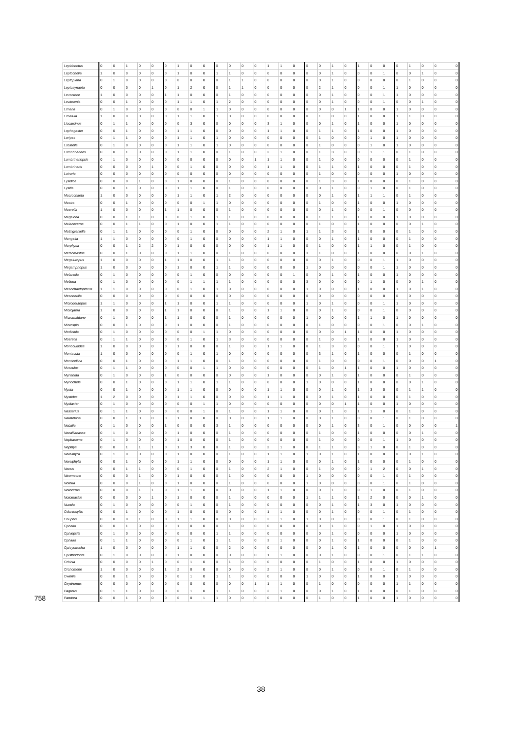758
| Lepidonotus | 0 | 0 | 1 | 0 | 0 | 0 | 1 | 0 | 0 | 0 | 0 | 0 | 0 | 1 | 1 | 0 | 0 | 0 | 1 | 0 | 1 | 0 | 0 | 0 | 1 | 0 | 0 | 0 |
| Leptochelia | 1 | 0 | 0 | 0 | 0 | 0 | 1 | 0 | 0 | 1 | 1 | 0 | 0 | 0 | 0 | 0 | 0 | 0 | 1 | 0 | 0 | 0 | 1 | 0 | 0 | 1 | 0 | 0 |
| Leptoplana | 0 | 1 | 0 | 0 | 0 | 0 | 0 | 0 | 0 | 0 | 1 | 1 | 0 | 0 | 0 | 0 | 0 | 0 | 1 | 0 | 0 | 0 | 0 | 0 | 1 | 0 | 0 | 0 |
| Leptosynapta | 0 | 0 | 0 | 0 | 1 | 0 | 1 | 2 | 0 | 0 | 1 | 1 | 0 | 0 | 0 | 0 | 0 | 2 | 1 | 0 | 0 | 0 | 1 | 1 | 0 | 0 | 0 | 0 |
| Leucothoe | 1 | 0 | 0 | 0 | 0 | 1 | 1 | 0 | 0 | 0 | 1 | 0 | 0 | 0 | 0 | 0 | 0 | 0 | 1 | 0 | 0 | 0 | 1 | 1 | 0 | 0 | 0 | 0 |
| Levinsenia | 0 | 0 | 1 | 0 | 0 | 0 | 1 | 1 | 0 | 1 | 2 | 0 | 0 | 0 | 0 | 0 | 0 | 0 | 1 | 0 | 0 | 0 | 1 | 0 | 0 | 1 | 0 | 0 |
| Limaria | 0 | 1 | 0 | 0 | 0 | 0 | 0 | 0 | 1 | 1 | 0 | 0 | 0 | 0 | 0 | 0 | 0 | 0 | 0 | 1 | 1 | 0 | 0 | 1 | 0 | 0 | 0 | 0 |
| Limatula | 1 | 0 | 0 | 0 | 0 | 0 | 1 | 1 | 0 | 1 | 0 | 0 | 0 | 0 | 0 | 0 | 0 | 1 | 0 | 0 | 1 | 0 | 0 | 1 | 1 | 0 | 0 | 0 |
| Liocarcinus | 0 | 1 | 1 | 0 | 0 | 0 | 0 | 3 | 0 | 0 | 0 | 0 | 0 | 3 | 1 | 0 | 0 | 0 | 1 | 0 | 1 | 0 | 0 | 1 | 0 | 0 | 0 | 0 |
| Lophogaster | 0 | 0 | 1 | 0 | 0 | 0 | 1 | 1 | 0 | 0 | 0 | 0 | 0 | 1 | 1 | 0 | 0 | 1 | 1 | 0 | 1 | 0 | 0 | 1 | 0 | 0 | 0 | 0 |
| Loripes | 0 | 1 | 1 | 0 | 0 | 0 | 1 | 1 | 0 | 1 | 0 | 0 | 0 | 0 | 0 | 0 | 0 | 1 | 0 | 0 | 0 | 1 | 0 | 1 | 0 | 0 | 0 | 0 |
| Lucinella | 0 | 1 | 0 | 0 | 0 | 0 | 1 | 1 | 0 | 1 | 0 | 0 | 0 | 0 | 0 | 0 | 0 | 1 | 0 | 0 | 0 | 1 | 0 | 1 | 0 | 0 | 0 | 0 |
| Lumbrinerides | 0 | 0 | 1 | 0 | 0 | 0 | 1 | 1 | 0 | 0 | 1 | 0 | 0 | 2 | 1 | 0 | 0 | 1 | 3 | 0 | 0 | 1 | 1 | 0 | 1 | 0 | 0 | 0 |
| Lumbrineriopsis | 0 | 1 | 0 | 0 | 0 | 0 | 0 | 0 | 0 | 0 | 0 | 0 | 1 | 1 | 1 | 0 | 0 | 1 | 0 | 0 | 0 | 0 | 0 | 0 | 1 | 0 | 0 | 0 |
| Lumbrineris | 0 | 0 | 0 | 0 | 1 | 0 | 0 | 1 | 0 | 0 | 0 | 0 | 0 | 1 | 1 | 0 | 0 | 1 | 1 | 0 | 1 | 0 | 0 | 0 | 1 | 0 | 0 | 0 |
| Lutraria | 0 | 0 | 0 | 0 | 0 | 0 | 0 | 0 | 0 | 0 | 0 | 0 | 0 | 0 | 0 | 0 | 0 | 1 | 0 | 0 | 0 | 0 | 0 | 1 | 0 | 0 | 0 | 0 |
| Lysidice | 0 | 0 | 0 | 1 | 0 | 0 | 1 | 0 | 0 | 0 | 1 | 0 | 0 | 0 | 0 | 0 | 0 | 1 | 3 | 0 | 1 | 0 | 0 | 0 | 1 | 0 | 0 | 0 |
| Lysilla | 0 | 0 | 1 | 0 | 0 | 0 | 1 | 1 | 0 | 0 | 1 | 0 | 0 | 0 | 0 | 0 | 0 | 0 | 1 | 0 | 0 | 1 | 0 | 0 | 1 | 0 | 0 | 0 |
| Macrochaeta | 1 | 0 | 0 | 0 | 0 | 0 | 1 | 1 | 0 | 1 | 2 | 0 | 0 | 0 | 0 | 0 | 0 | 0 | 1 | 0 | 1 | 1 | 1 | 0 | 1 | 0 | 0 | 0 |
| Mactra | 0 | 0 | 1 | 0 | 0 | 0 | 0 | 0 | 1 | 1 | 0 | 0 | 0 | 0 | 0 | 0 | 0 | 1 | 0 | 0 | 1 | 0 | 0 | 1 | 0 | 0 | 0 | 0 |
| Maerella | 1 | 0 | 0 | 0 | 0 | 1 | 1 | 0 | 0 | 0 | 1 | 0 | 0 | 0 | 0 | 0 | 0 | 0 | 1 | 0 | 0 | 0 | 1 | 0 | 0 | 0 | 0 | 0 |
| Magelona | 0 | 0 | 1 | 1 | 0 | 0 | 0 | 1 | 0 | 1 | 1 | 0 | 0 | 0 | 0 | 0 | 0 | 1 | 1 | 0 | 1 | 0 | 0 | 1 | 0 | 0 | 0 | 0 |
| Malacoceros | 0 | 0 | 1 | 1 | 0 | 0 | 1 | 0 | 0 | 1 | 1 | 0 | 0 | 0 | 0 | 0 | 0 | 1 | 0 | 0 | 1 | 0 | 0 | 0 | 0 | 1 | 0 | 0 |
| Malmgreniella | 0 | 1 | 1 | 0 | 0 | 0 | 0 | 1 | 0 | 0 | 0 | 0 | 0 | 2 | 1 | 0 | 1 | 1 | 3 | 0 | 1 | 0 | 0 | 0 | 1 | 0 | 0 | 0 |
| Mangelia | 1 | 1 | 0 | 0 | 0 | 0 | 0 | 1 | 0 | 0 | 0 | 0 | 0 | 1 | 1 | 0 | 0 | 0 | 1 | 0 | 1 | 0 | 0 | 0 | 1 | 0 | 0 | 0 |
| Marphysa | 0 | 0 | 1 | 2 | 2 | 0 | 1 | 0 | 0 | 0 | 0 | 0 | 0 | 1 | 1 | 0 | 0 | 1 | 0 | 0 | 1 | 1 | 0 | 0 | 1 | 0 | 0 | 0 |
| Mediomastus | 0 | 0 | 1 | 0 | 0 | 0 | 1 | 1 | 0 | 0 | 1 | 0 | 0 | 0 | 0 | 0 | 3 | 1 | 0 | 0 | 1 | 0 | 0 | 0 | 0 | 1 | 0 | 0 |
| Megaluropus | 1 | 0 | 0 | 0 | 0 | 1 | 1 | 0 | 0 | 1 | 1 | 0 | 0 | 0 | 0 | 0 | 0 | 0 | 1 | 0 | 0 | 0 | 1 | 1 | 0 | 0 | 0 | 0 |
| Megamphopus | 1 | 0 | 0 | 0 | 0 | 0 | 1 | 0 | 0 | 1 | 1 | 0 | 0 | 0 | 0 | 0 | 1 | 0 | 0 | 0 | 0 | 0 | 1 | 1 | 0 | 0 | 0 | 0 |
| Melanella | 0 | 1 | 0 | 0 | 0 | 0 | 0 | 1 | 0 | 0 | 0 | 0 | 0 | 0 | 0 | 1 | 0 | 0 | 1 | 0 | 1 | 0 | 0 | 1 | 0 | 0 | 0 | 0 |
| Melinna | 0 | 1 | 0 | 0 | 0 | 0 | 0 | 1 | 1 | 1 | 1 | 0 | 0 | 0 | 0 | 0 | 3 | 0 | 0 | 0 | 0 | 1 | 0 | 0 | 0 | 1 | 0 | 0 |
| Mesochaetopterus | 1 | 1 | 0 | 0 | 0 | 0 | 0 | 1 | 0 | 1 | 0 | 0 | 0 | 0 | 0 | 0 | 1 | 0 | 0 | 0 | 1 | 0 | 0 | 1 | 0 | 1 | 0 | 0 |
| Mesonerilla | 0 | 0 | 0 | 0 | 0 | 0 | 0 | 0 | 0 | 0 | 0 | 0 | 0 | 0 | 0 | 0 | 0 | 0 | 0 | 0 | 0 | 0 | 0 | 0 | 0 | 0 | 0 | 0 |
| Microdeutopus | 1 | 1 | 0 | 0 | 0 | 1 | 1 | 0 | 0 | 1 | 1 | 0 | 0 | 0 | 0 | 0 | 1 | 0 | 1 | 0 | 0 | 0 | 1 | 1 | 0 | 0 | 0 | 0 |
| Microjaera | 1 | 0 | 0 | 0 | 0 | 1 | 1 | 0 | 0 | 0 | 1 | 0 | 0 | 1 | 1 | 0 | 0 | 0 | 1 | 0 | 0 | 0 | 1 | 0 | 0 | 0 | 0 | 0 |
| Micromaldane | 0 | 1 | 0 | 0 | 0 | 1 | 1 | 0 | 0 | 0 | 1 | 0 | 0 | 0 | 0 | 0 | 1 | 0 | 0 | 0 | 1 | 1 | 0 | 1 | 0 | 0 | 0 | 0 |
| Microspio | 0 | 0 | 1 | 0 | 0 | 0 | 1 | 0 | 0 | 0 | 1 | 0 | 0 | 0 | 0 | 0 | 0 | 1 | 0 | 0 | 0 | 0 | 1 | 0 | 0 | 1 | 0 | 0 |
| Modiolula | 0 | 1 | 0 | 0 | 0 | 0 | 0 | 0 | 1 | 1 | 0 | 0 | 0 | 0 | 0 | 0 | 0 | 0 | 0 | 1 | 1 | 0 | 0 | 1 | 0 | 0 | 0 | 0 |
| Moerella | 0 | 1 | 1 | 0 | 0 | 0 | 0 | 1 | 0 | 1 | 3 | 0 | 0 | 0 | 0 | 0 | 0 | 1 | 0 | 0 | 1 | 0 | 0 | 1 | 0 | 0 | 0 | 0 |
| Monoculodes | 1 | 0 | 0 | 0 | 0 | 0 | 1 | 0 | 0 | 0 | 1 | 0 | 0 | 1 | 1 | 0 | 0 | 1 | 3 | 0 | 0 | 0 | 1 | 1 | 0 | 0 | 0 | 0 |
| Montacuta | 1 | 0 | 0 | 0 | 0 | 0 | 0 | 1 | 0 | 1 | 0 | 0 | 0 | 0 | 0 | 0 | 0 | 3 | 1 | 0 | 1 | 0 | 0 | 0 | 1 | 0 | 0 | 0 |
| Monticellina | 0 | 0 | 1 | 0 | 0 | 0 | 1 | 1 | 0 | 0 | 1 | 0 | 0 | 0 | 0 | 0 | 0 | 1 | 0 | 0 | 0 | 0 | 1 | 0 | 0 | 0 | 1 | 0 |
| Musculus | 0 | 1 | 1 | 0 | 0 | 0 | 0 | 0 | 1 | 1 | 0 | 0 | 0 | 0 | 0 | 0 | 0 | 1 | 0 | 1 | 1 | 0 | 0 | 1 | 0 | 0 | 0 | 0 |
| Myrianida | 0 | 1 | 0 | 0 | 0 | 1 | 0 | 0 | 0 | 0 | 0 | 0 | 0 | 1 | 0 | 0 | 0 | 0 | 1 | 0 | 1 | 0 | 0 | 0 | 1 | 0 | 0 | 0 |
| Myriochele | 0 | 0 | 1 | 0 | 0 | 0 | 1 | 1 | 0 | 1 | 1 | 0 | 0 | 0 | 0 | 0 | 1 | 0 | 0 | 0 | 1 | 0 | 0 | 0 | 0 | 1 | 0 | 0 |
| Mysta | 0 | 0 | 1 | 0 | 0 | 0 | 1 | 1 | 0 | 0 | 0 | 0 | 0 | 1 | 1 | 0 | 0 | 0 | 1 | 0 | 1 | 3 | 0 | 0 | 1 | 1 | 0 | 0 |
| Mystides | 1 | 2 | 0 | 0 | 0 | 0 | 1 | 1 | 0 | 0 | 0 | 0 | 0 | 1 | 1 | 0 | 0 | 0 | 1 | 0 | 1 | 0 | 0 | 0 | 1 | 0 | 0 | 0 |
| Mytilaster | 0 | 1 | 0 | 0 | 0 | 0 | 0 | 0 | 1 | 1 | 0 | 0 | 0 | 0 | 0 | 0 | 0 | 0 | 0 | 1 | 1 | 0 | 0 | 1 | 0 | 0 | 0 | 0 |
| Nassarius | 0 | 1 | 1 | 0 | 0 | 0 | 0 | 0 | 1 | 0 | 1 | 0 | 0 | 1 | 1 | 0 | 0 | 0 | 1 | 0 | 1 | 1 | 0 | 0 | 1 | 0 | 0 | 0 |
| Natatolana | 0 | 0 | 1 | 0 | 0 | 0 | 1 | 0 | 0 | 0 | 0 | 0 | 0 | 1 | 1 | 0 | 0 | 0 | 1 | 0 | 0 | 0 | 1 | 0 | 1 | 0 | 0 | 0 |
| Nebalia | 0 | 1 | 0 | 0 | 0 | 1 | 0 | 0 | 0 | 3 | 1 | 0 | 0 | 0 | 0 | 0 | 0 | 0 | 1 | 0 | 3 | 0 | 1 | 0 | 0 | 0 | 0 | 1 |
| Necallianassa | 0 | 1 | 0 | 0 | 0 | 0 | 1 | 0 | 0 | 0 | 1 | 0 | 0 | 0 | 0 | 0 | 0 | 1 | 0 | 0 | 1 | 0 | 0 | 0 | 0 | 1 | 0 | 0 |
| Nephasoma | 0 | 1 | 0 | 0 | 0 | 0 | 1 | 0 | 0 | 0 | 1 | 0 | 0 | 0 | 0 | 0 | 0 | 1 | 0 | 0 | 0 | 0 | 1 | 1 | 0 | 0 | 0 | 0 |
| Nephtys | 0 | 0 | 1 | 1 | 1 | 0 | 1 | 3 | 0 | 0 | 1 | 0 | 0 | 2 | 1 | 0 | 0 | 1 | 1 | 0 | 3 | 1 | 0 | 0 | 1 | 0 | 0 | 0 |
| Nereimyra | 0 | 1 | 0 | 0 | 0 | 0 | 1 | 0 | 0 | 0 | 1 | 0 | 0 | 1 | 1 | 0 | 1 | 0 | 1 | 0 | 1 | 0 | 0 | 0 | 0 | 1 | 0 | 0 |
| Nereiphylla | 0 | 0 | 1 | 0 | 0 | 0 | 1 | 1 | 0 | 0 | 0 | 0 | 0 | 1 | 1 | 0 | 0 | 0 | 1 | 0 | 1 | 0 | 0 | 0 | 1 | 0 | 0 | 0 |
| Nereis | 0 | 0 | 1 | 1 | 0 | 0 | 0 | 1 | 0 | 0 | 1 | 0 | 0 | 2 | 1 | 0 | 0 | 1 | 0 | 0 | 0 | 1 | 2 | 0 | 0 | 1 | 0 | 0 |
| Nicomache | 0 | 0 | 0 | 1 | 0 | 0 | 1 | 0 | 0 | 0 | 1 | 0 | 0 | 0 | 0 | 0 | 1 | 0 | 0 | 0 | 0 | 0 | 1 | 0 | 1 | 0 | 0 | 0 |
| Nothria | 0 | 0 | 0 | 1 | 0 | 0 | 1 | 0 | 0 | 0 | 1 | 0 | 0 | 0 | 0 | 0 | 1 | 0 | 0 | 0 | 0 | 0 | 1 | 0 | 1 | 0 | 0 | 0 |
| Notocirrus | 0 | 0 | 0 | 1 | 1 | 0 | 1 | 1 | 0 | 0 | 0 | 0 | 0 | 1 | 1 | 0 | 0 | 0 | 1 | 0 | 0 | 1 | 0 | 0 | 1 | 0 | 0 | 0 |
| Notomastus | 0 | 0 | 0 | 0 | 1 | 0 | 1 | 0 | 0 | 0 | 1 | 0 | 0 | 0 | 0 | 0 | 1 | 1 | 1 | 0 | 1 | 2 | 0 | 0 | 0 | 1 | 0 | 0 |
| Nucula | 0 | 1 | 0 | 0 | 0 | 0 | 0 | 1 | 0 | 0 | 1 | 0 | 0 | 0 | 0 | 0 | 0 | 0 | 1 | 0 | 1 | 3 | 0 | 1 | 0 | 0 | 0 | 0 |
| Odontosyllis | 0 | 0 | 1 | 0 | 0 | 0 | 1 | 0 | 0 | 0 | 0 | 0 | 0 | 1 | 1 | 0 | 0 | 0 | 1 | 0 | 0 | 0 | 1 | 0 | 1 | 0 | 0 | 0 |
| Onuphis | 0 | 0 | 0 | 1 | 0 | 0 | 1 | 1 | 0 | 0 | 0 | 0 | 0 | 2 | 1 | 0 | 1 | 0 | 0 | 0 | 0 | 0 | 1 | 0 | 1 | 0 | 0 | 0 |
| Ophelia | 0 | 0 | 1 | 0 | 0 | 0 | 1 | 0 | 0 | 0 | 1 | 0 | 0 | 0 | 0 | 0 | 0 | 0 | 1 | 0 | 0 | 1 | 0 | 1 | 0 | 0 | 0 | 0 |
| Ophiopsila | 0 | 1 | 0 | 0 | 0 | 0 | 0 | 0 | 0 | 1 | 1 | 0 | 0 | 0 | 0 | 0 | 0 | 0 | 1 | 0 | 0 | 0 | 0 | 1 | 0 | 0 | 0 | 0 |
| Ophiura | 0 | 1 | 1 | 0 | 0 | 0 | 0 | 1 | 0 | 1 | 1 | 0 | 0 | 3 | 1 | 0 | 0 | 0 | 1 | 0 | 1 | 0 | 0 | 0 | 1 | 0 | 0 | 0 |
| Ophryotrocha | 1 | 0 | 0 | 0 | 0 | 0 | 1 | 1 | 0 | 0 | 2 | 0 | 0 | 0 | 0 | 0 | 0 | 0 | 1 | 0 | 1 | 0 | 0 | 0 | 0 | 0 | 1 | 0 |
| Opisthodonta | 0 | 1 | 0 | 0 | 0 | 0 | 1 | 0 | 0 | 0 | 0 | 0 | 0 | 1 | 1 | 0 | 0 | 0 | 1 | 0 | 0 | 0 | 1 | 0 | 1 | 1 | 0 | 0 |
| Orbinia | 0 | 0 | 0 | 0 | 1 | 0 | 0 | 1 | 0 | 0 | 1 | 0 | 0 | 0 | 0 | 0 | 0 | 1 | 0 | 0 | 1 | 0 | 0 | 1 | 0 | 0 | 0 | 0 |
| Orchomene | 1 | 0 | 0 | 0 | 0 | 1 | 2 | 0 | 0 | 0 | 0 | 0 | 0 | 2 | 1 | 0 | 0 | 0 | 1 | 0 | 0 | 0 | 1 | 0 | 1 | 0 | 0 | 0 |
| Owenia | 0 | 0 | 1 | 0 | 0 | 0 | 0 | 1 | 0 | 1 | 1 | 0 | 0 | 0 | 0 | 0 | 1 | 0 | 0 | 0 | 1 | 0 | 0 | 1 | 0 | 0 | 0 | 0 |
| Oxydromus | 0 | 0 | 0 | 0 | 0 | 0 | 0 | 0 | 0 | 0 | 0 | 0 | 1 | 1 | 1 | 0 | 0 | 1 | 0 | 0 | 0 | 0 | 0 | 1 | 1 | 0 | 0 | 0 |
| Pagurus | 0 | 1 | 1 | 0 | 0 | 0 | 0 | 1 | 0 | 1 | 1 | 0 | 0 | 2 | 1 | 0 | 0 | 0 | 1 | 0 | 1 | 0 | 0 | 0 | 1 | 0 | 0 | 0 |
| Pandora | 0 | 0 | 1 | 0 | 0 | 0 | 0 | 0 | 1 | 1 | 0 | 0 | 0 | 0 | 0 | 0 | 0 | 1 | 0 | 0 | 1 | 0 | 0 | 1 | 0 | 0 | 0 | 0 |
38